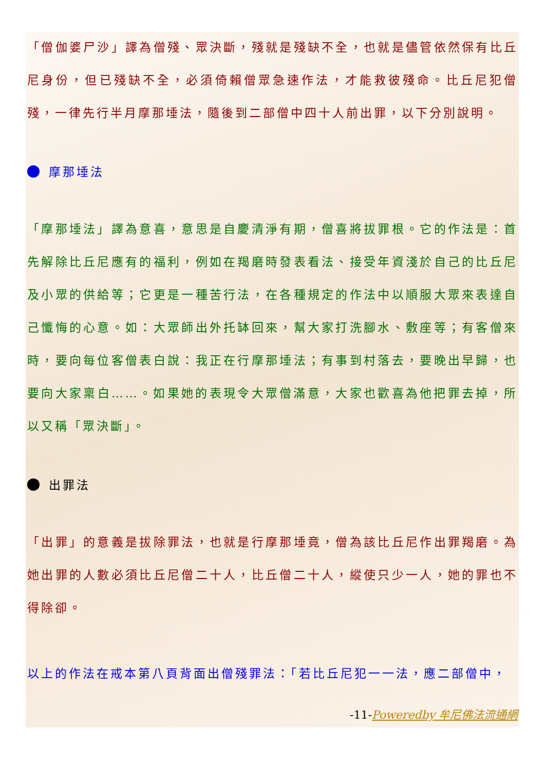「僧伽婆尸沙」譯為僧殘、眾決斷，殘就是殘缺不全，也就是儘管依然保有比丘尼身份，但已殘缺不全，必須倚賴僧眾急速作法，才能救彼殘命。比丘尼犯僧殘，一律先行半月摩那埵法，隨後到二部僧中四十人前出罪，以下分別說明。
摩那埵法
「摩那埵法」譯為意喜，意思是自慶清淨有期，僧喜將拔罪根。它的作法是：首先解除比丘尼應有的福利，例如在羯磨時發表看法、接受年資淺於自己的比丘尼及小眾的供給等；它更是一種苦行法，在各種規定的作法中以順服大眾來表達自己懺悔的心意。如：大眾師出外托缽回來，幫大家打洗腳水、敷座等；有客僧來時，要向每位客僧表白說：我正在行摩那埵法；有事到村落去，要晚出早歸，也要向大家稟白……。如果她的表現令大眾僧滿意，大家也歡喜為他把罪去掉，所以又稱「眾決斷」。
出罪法
「出罪」的意義是拔除罪法，也就是行摩那埵竟，僧為該比丘尼作出罪羯磨。為她出罪的人數必須比丘尼僧二十人，比丘僧二十人，縱使只少一人，她的罪也不得除卻。
以上的作法在戒本第八頁背面出僧殘罪法：「若比丘尼犯一一法，應二部僧中，
-11-Poweredby 牟尼佛法流通網